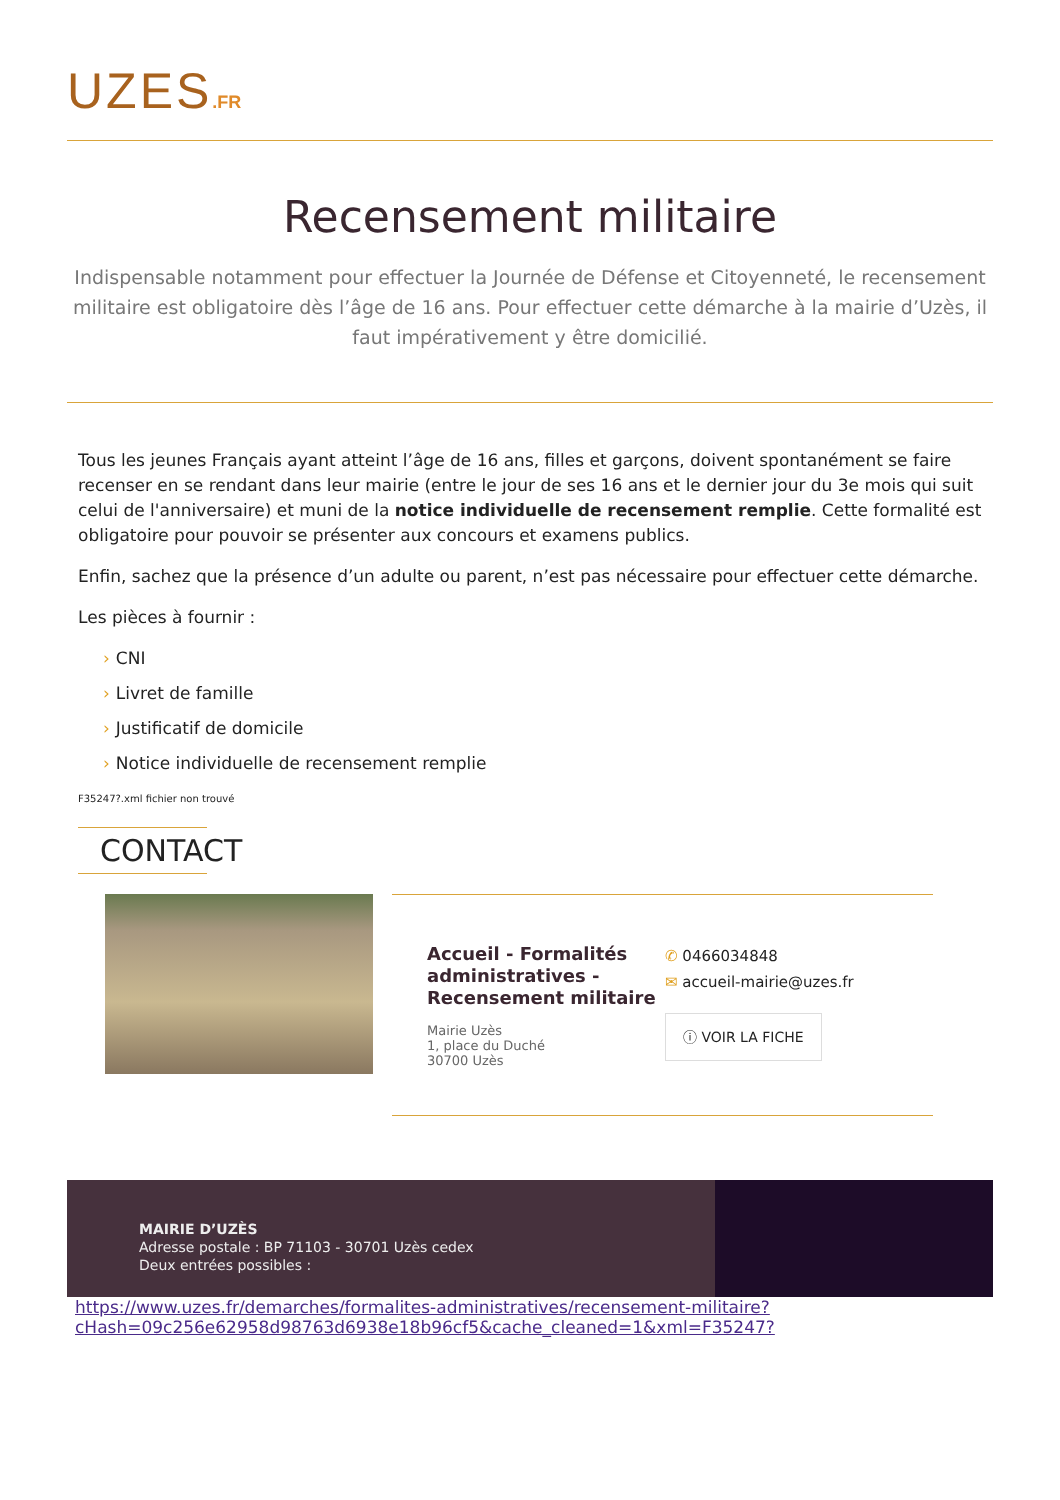UZES.FR
Recensement militaire
Indispensable notamment pour effectuer la Journée de Défense et Citoyenneté, le recensement militaire est obligatoire dès l’âge de 16 ans. Pour effectuer cette démarche à la mairie d’Uzès, il faut impérativement y être domicilié.
Tous les jeunes Français ayant atteint l’âge de 16 ans, filles et garçons, doivent spontanément se faire recenser en se rendant dans leur mairie (entre le jour de ses 16 ans et le dernier jour du 3e mois qui suit celui de l'anniversaire) et muni de la notice individuelle de recensement remplie. Cette formalité est obligatoire pour pouvoir se présenter aux concours et examens publics.
Enfin, sachez que la présence d’un adulte ou parent, n’est pas nécessaire pour effectuer cette démarche.
Les pièces à fournir :
› CNI
› Livret de famille
› Justificatif de domicile
› Notice individuelle de recensement remplie
F35247?.xml fichier non trouvé
CONTACT
Accueil - Formalités administratives - Recensement militaire
Mairie Uzès
1, place du Duché
30700 Uzès
✆ 0466034848
✉ accueil-mairie@uzes.fr
ⓘ VOIR LA FICHE
MAIRIE D’UZÈS
Adresse postale : BP 71103 - 30701 Uzès cedex
Deux entrées possibles :
https://www.uzes.fr/demarches/formalites-administratives/recensement-militaire?
cHash=09c256e62958d98763d6938e18b96cf5&cache_cleaned=1&xml=F35247?